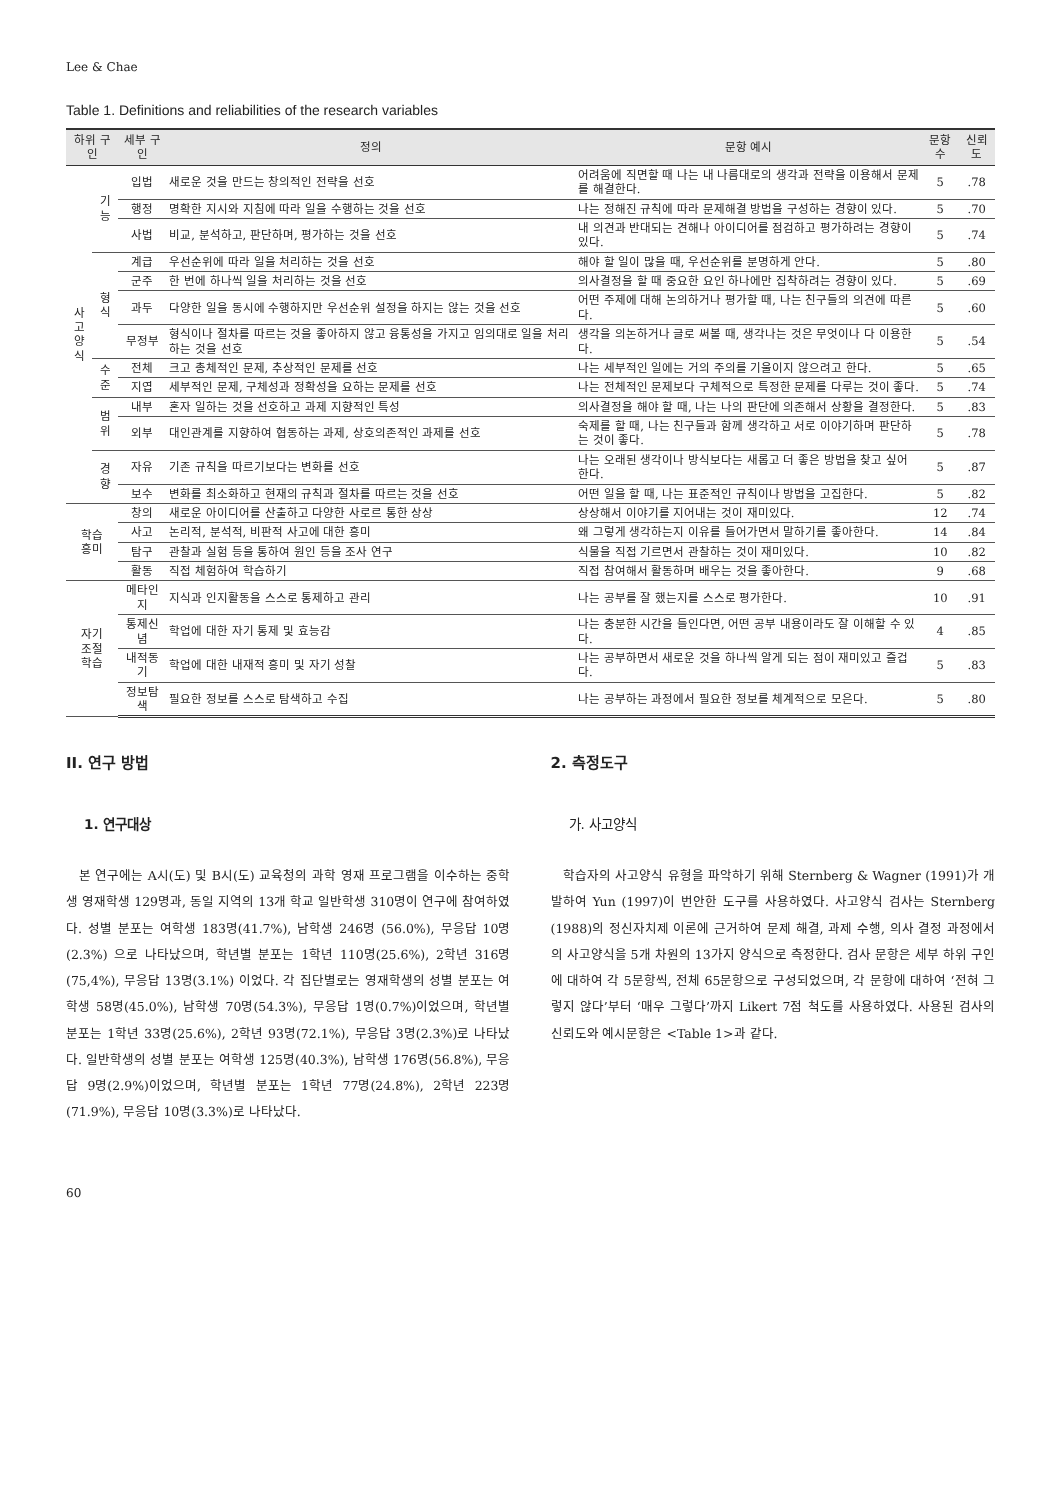Lee & Chae
Table 1. Definitions and reliabilities of the research variables
| 하위 구인 | | 세부 구인 | 정의 | 문항 예시 | 문항수 | 신뢰도 |
| --- | --- | --- | --- | --- | --- | --- |
| 사고 양식 | 기능 | 입법 | 새로운 것을 만드는 창의적인 전략을 선호 | 어려움에 직면할 때 나는 내 나름대로의 생각과 전략을 이용해서 문제를 해결한다. | 5 | .78 |
| | | 행정 | 명확한 지시와 지침에 따라 일을 수행하는 것을 선호 | 나는 정해진 규칙에 따라 문제해결 방법을 구성하는 경향이 있다. | 5 | .70 |
| | | 사법 | 비교, 분석하고, 판단하며, 평가하는 것을 선호 | 내 의견과 반대되는 견해나 아이디어를 점검하고 평가하려는 경향이 있다. | 5 | .74 |
| | 형식 | 계급 | 우선순위에 따라 일을 처리하는 것을 선호 | 해야 할 일이 많을 때, 우선순위를 분명하게 안다. | 5 | .80 |
| | | 군주 | 한 번에 하나씩 일을 처리하는 것을 선호 | 의사결정을 할 때 중요한 요인 하나에만 집착하려는 경향이 있다. | 5 | .69 |
| | | 과두 | 다양한 일을 동시에 수행하지만 우선순위 설정을 하지는 않는 것을 선호 | 어떤 주제에 대해 논의하거나 평가할 때, 나는 친구들의 의견에 따른다. | 5 | .60 |
| | | 무정부 | 형식이나 절차를 따르는 것을 좋아하지 않고 융통성을 가지고 임의대로 일을 처리 하는 것을 선호 | 생각을 의논하거나 글로 써볼 때, 생각나는 것은 무엇이나 다 이용한다. | 5 | .54 |
| | 수준 | 전체 | 크고 총체적인 문제, 추상적인 문제를 선호 | 나는 세부적인 일에는 거의 주의를 기울이지 않으려고 한다. | 5 | .65 |
| | | 지엽 | 세부적인 문제, 구체성과 정확성을 요하는 문제를 선호 | 나는 전체적인 문제보다 구체적으로 특정한 문제를 다루는 것이 좋다. | 5 | .74 |
| | 범위 | 내부 | 혼자 일하는 것을 선호하고 과제 지향적인 특성 | 의사결정을 해야 할 때, 나는 나의 판단에 의존해서 상황을 결정한다. | 5 | .83 |
| | | 외부 | 대인관계를 지향하여 협동하는 과제, 상호의존적인 과제를 선호 | 숙제를 할 때, 나는 친구들과 함께 생각하고 서로 이야기하며 판단하는 것이 좋다. | 5 | .78 |
| | 경향 | 자유 | 기존 규칙을 따르기보다는 변화를 선호 | 나는 오래된 생각이나 방식보다는 새롭고 더 좋은 방법을 찾고 싶어 한다. | 5 | .87 |
| | | 보수 | 변화를 최소화하고 현재의 규칙과 절차를 따르는 것을 선호 | 어떤 일을 할 때, 나는 표준적인 규칙이나 방법을 고집한다. | 5 | .82 |
| 학습 흥미 | | 창의 | 새로운 아이디어를 산출하고 다양한 사로르 통한 상상 | 상상해서 이야기를 지어내는 것이 재미있다. | 12 | .74 |
| | | 사고 | 논리적, 분석적, 비판적 사고에 대한 흥미 | 왜 그렇게 생각하는지 이유를 들어가면서 말하기를 좋아한다. | 14 | .84 |
| | | 탐구 | 관찰과 실험 등을 통하여 원인 등을 조사 연구 | 식물을 직접 기르면서 관찰하는 것이 재미있다. | 10 | .82 |
| | | 활동 | 직접 체험하여 학습하기 | 직접 참여해서 활동하며 배우는 것을 좋아한다. | 9 | .68 |
| 자기 조절 학습 | | 메타인지 | 지식과 인지활동을 스스로 통제하고 관리 | 나는 공부를 잘 했는지를 스스로 평가한다. | 10 | .91 |
| | | 통제신념 | 학업에 대한 자기 통제 및 효능감 | 나는 충분한 시간을 들인다면, 어떤 공부 내용이라도 잘 이해할 수 있다. | 4 | .85 |
| | | 내적동기 | 학업에 대한 내재적 흥미 및 자기 성찰 | 나는 공부하면서 새로운 것을 하나씩 알게 되는 점이 재미있고 즐겁다. | 5 | .83 |
| | | 정보탐색 | 필요한 정보를 스스로 탐색하고 수집 | 나는 공부하는 과정에서 필요한 정보를 체계적으로 모은다. | 5 | .80 |
II. 연구 방법
1. 연구대상
본 연구에는 A시(도) 및 B시(도) 교육청의 과학 영재 프로그램을 이수하는 중학생 영재학생 129명과, 동일 지역의 13개 학교 일반학생 310명이 연구에 참여하였다. 성별 분포는 여학생 183명(41.7%), 남학생 246명 (56.0%), 무응답 10명(2.3%) 으로 나타났으며, 학년별 분포는 1학년 110명(25.6%), 2학년 316명(75,4%), 무응답 13명(3.1%) 이었다. 각 집단별로는 영재학생의 성별 분포는 여학생 58명(45.0%), 남학생 70명(54.3%), 무응답 1명(0.7%)이었으며, 학년별 분포는 1학년 33명(25.6%), 2학년 93명(72.1%), 무응답 3명(2.3%)로 나타났다. 일반학생의 성별 분포는 여학생 125명(40.3%), 남학생 176명(56.8%), 무응답 9명(2.9%)이었으며, 학년별 분포는 1학년 77명(24.8%), 2학년 223명(71.9%), 무응답 10명(3.3%)로 나타났다.
2. 측정도구
가. 사고양식
학습자의 사고양식 유형을 파악하기 위해 Sternberg & Wagner (1991)가 개발하여 Yun (1997)이 번안한 도구를 사용하였다. 사고양식 검사는 Sternberg (1988)의 정신자치제 이론에 근거하여 문제 해결, 과제 수행, 의사 결정 과정에서의 사고양식을 5개 차원의 13가지 양식으로 측정한다. 검사 문항은 세부 하위 구인에 대하여 각 5문항씩, 전체 65문항으로 구성되었으며, 각 문항에 대하여 ‘전혀 그렇지 않다’부터 ‘매우 그렇다’까지 Likert 7점 척도를 사용하였다. 사용된 검사의 신뢰도와 예시문항은 <Table 1>과 같다.
60